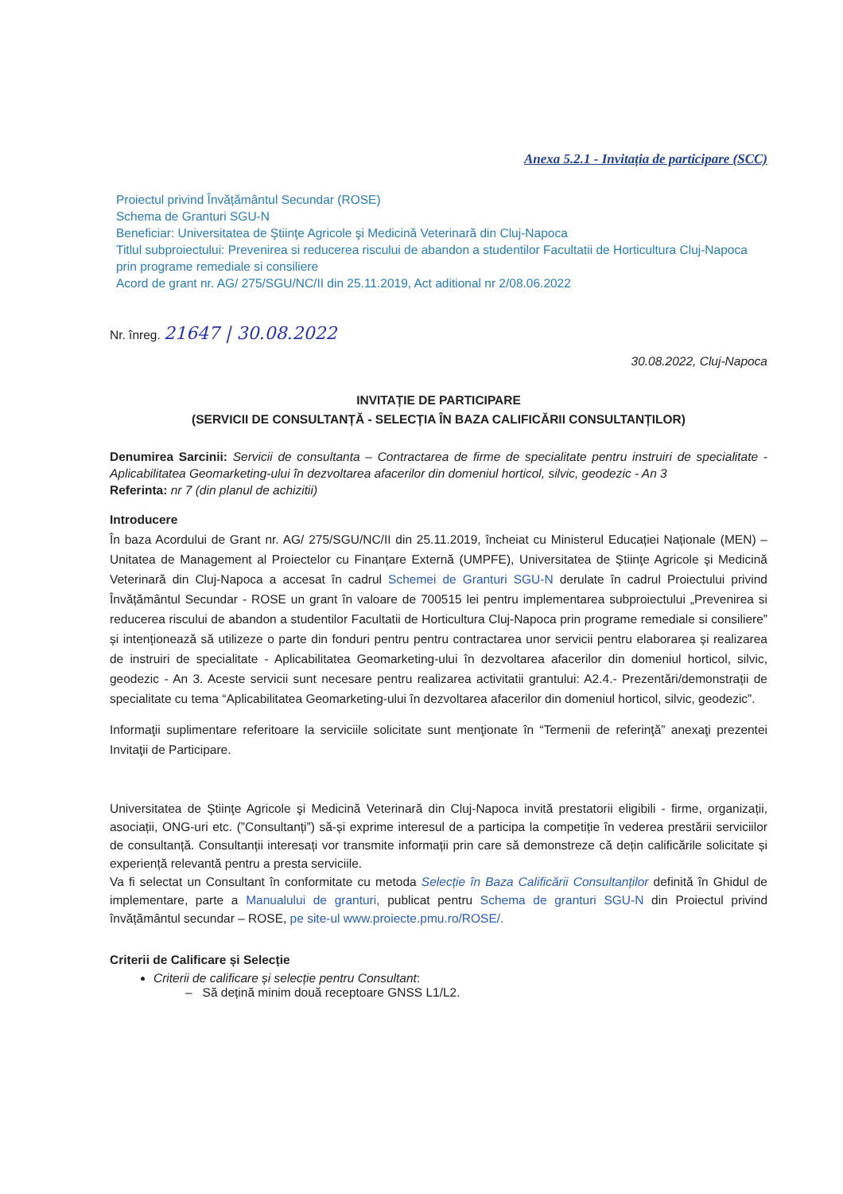Anexa 5.2.1 - Invitația de participare (SCC)
Proiectul privind Învățământul Secundar (ROSE)
Schema de Granturi SGU-N
Beneficiar: Universitatea de Ştiinţe Agricole şi Medicină Veterinară din Cluj-Napoca
Titlul subproiectului: Prevenirea si reducerea riscului de abandon a studentilor Facultatii de Horticultura Cluj-Napoca prin programe remediale si consiliere
Acord de grant nr. AG/ 275/SGU/NC/II din 25.11.2019, Act aditional nr 2/08.06.2022
Nr. înreg. 21647 | 30.08.2022
30.08.2022, Cluj-Napoca
INVITAȚIE DE PARTICIPARE
(SERVICII DE CONSULTANȚĂ - SELECȚIA ÎN BAZA CALIFICĂRII CONSULTANȚILOR)
Denumirea Sarcinii: Servicii de consultanta – Contractarea de firme de specialitate pentru instruiri de specialitate - Aplicabilitatea Geomarketing-ului în dezvoltarea afacerilor din domeniul horticol, silvic, geodezic - An 3
Referinta: nr 7 (din planul de achizitii)
Introducere
În baza Acordului de Grant nr. AG/ 275/SGU/NC/II din 25.11.2019, încheiat cu Ministerul Educației Naționale (MEN) – Unitatea de Management al Proiectelor cu Finanțare Externă (UMPFE), Universitatea de Ştiinţe Agricole şi Medicină Veterinară din Cluj-Napoca a accesat în cadrul Schemei de Granturi SGU-N derulate în cadrul Proiectului privind Învățământul Secundar - ROSE un grant în valoare de 700515 lei pentru implementarea subproiectului „Prevenirea si reducerea riscului de abandon a studentilor Facultatii de Horticultura Cluj-Napoca prin programe remediale si consiliere” și intenționează să utilizeze o parte din fonduri pentru pentru contractarea unor servicii pentru elaborarea și realizarea de instruiri de specialitate - Aplicabilitatea Geomarketing-ului în dezvoltarea afacerilor din domeniul horticol, silvic, geodezic - An 3. Aceste servicii sunt necesare pentru realizarea activitatii grantului: A2.4.- Prezentări/demonstrații de specialitate cu tema “Aplicabilitatea Geomarketing-ului în dezvoltarea afacerilor din domeniul horticol, silvic, geodezic”.
Informaţii suplimentare referitoare la serviciile solicitate sunt menţionate în “Termenii de referinţă” anexaţi prezentei Invitaţii de Participare.
Universitatea de Ştiinţe Agricole şi Medicină Veterinară din Cluj-Napoca invită prestatorii eligibili - firme, organizații, asociații, ONG-uri etc. (”Consultanți”) să-și exprime interesul de a participa la competiție în vederea prestării serviciilor de consultanță. Consultanții interesați vor transmite informații prin care să demonstreze că dețin calificările solicitate și experiență relevantă pentru a presta serviciile.
Va fi selectat un Consultant în conformitate cu metoda Selecție în Baza Calificării Consultanților definită în Ghidul de implementare, parte a Manualului de granturi, publicat pentru Schema de granturi SGU-N din Proiectul privind învățământul secundar – ROSE, pe site-ul www.proiecte.pmu.ro/ROSE/.
Criterii de Calificare și Selecție
Criterii de calificare și selecție pentru Consultant:
– Să dețină minim două receptoare GNSS L1/L2.